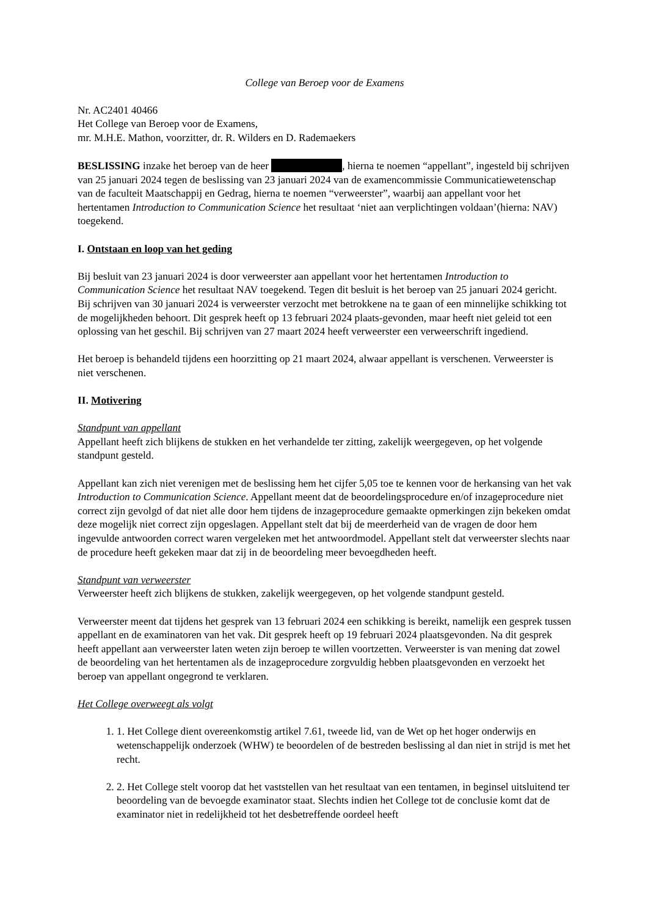College van Beroep voor de Examens
Nr. AC2401 40466
Het College van Beroep voor de Examens,
mr. M.H.E. Mathon, voorzitter, dr. R. Wilders en D. Rademaekers
BESLISSING inzake het beroep van de heer , hierna te noemen “appellant”, ingesteld bij schrijven van 25 januari 2024 tegen de beslissing van 23 januari 2024 van de examencommissie Communicatiewetenschap van de faculteit Maatschappij en Gedrag, hierna te noemen “verweerster”, waarbij aan appellant voor het hertentamen Introduction to Communication Science het resultaat ‘niet aan verplichtingen voldaan’(hierna: NAV) toegekend.
I. Ontstaan en loop van het geding
Bij besluit van 23 januari 2024 is door verweerster aan appellant voor het hertentamen Introduction to Communication Science het resultaat NAV toegekend. Tegen dit besluit is het beroep van 25 januari 2024 gericht. Bij schrijven van 30 januari 2024 is verweerster verzocht met betrokkene na te gaan of een minnelijke schikking tot de mogelijkheden behoort. Dit gesprek heeft op 13 februari 2024 plaats-gevonden, maar heeft niet geleid tot een oplossing van het geschil. Bij schrijven van 27 maart 2024 heeft verweerster een verweerschrift ingediend.
Het beroep is behandeld tijdens een hoorzitting op 21 maart 2024, alwaar appellant is verschenen. Verweerster is niet verschenen.
II. Motivering
Standpunt van appellant
Appellant heeft zich blijkens de stukken en het verhandelde ter zitting, zakelijk weergegeven, op het volgende standpunt gesteld.
Appellant kan zich niet verenigen met de beslissing hem het cijfer 5,05 toe te kennen voor de herkansing van het vak Introduction to Communication Science. Appellant meent dat de beoordelingsprocedure en/of inzageprocedure niet correct zijn gevolgd of dat niet alle door hem tijdens de inzageprocedure gemaakte opmerkingen zijn bekeken omdat deze mogelijk niet correct zijn opgeslagen. Appellant stelt dat bij de meerderheid van de vragen de door hem ingevulde antwoorden correct waren vergeleken met het antwoordmodel. Appellant stelt dat verweerster slechts naar de procedure heeft gekeken maar dat zij in de beoordeling meer bevoegdheden heeft.
Standpunt van verweerster
Verweerster heeft zich blijkens de stukken, zakelijk weergegeven, op het volgende standpunt gesteld.
Verweerster meent dat tijdens het gesprek van 13 februari 2024 een schikking is bereikt, namelijk een gesprek tussen appellant en de examinatoren van het vak. Dit gesprek heeft op 19 februari 2024 plaatsgevonden. Na dit gesprek heeft appellant aan verweerster laten weten zijn beroep te willen voortzetten. Verweerster is van mening dat zowel de beoordeling van het hertentamen als de inzageprocedure zorgvuldig hebben plaatsgevonden en verzoekt het beroep van appellant ongegrond te verklaren.
Het College overweegt als volgt
1. 1. Het College dient overeenkomstig artikel 7.61, tweede lid, van de Wet op het hoger onderwijs en wetenschappelijk onderzoek (WHW) te beoordelen of de bestreden beslissing al dan niet in strijd is met het recht.
2. 2. Het College stelt voorop dat het vaststellen van het resultaat van een tentamen, in beginsel uitsluitend ter beoordeling van de bevoegde examinator staat. Slechts indien het College tot de conclusie komt dat de examinator niet in redelijkheid tot het desbetreffende oordeel heeft